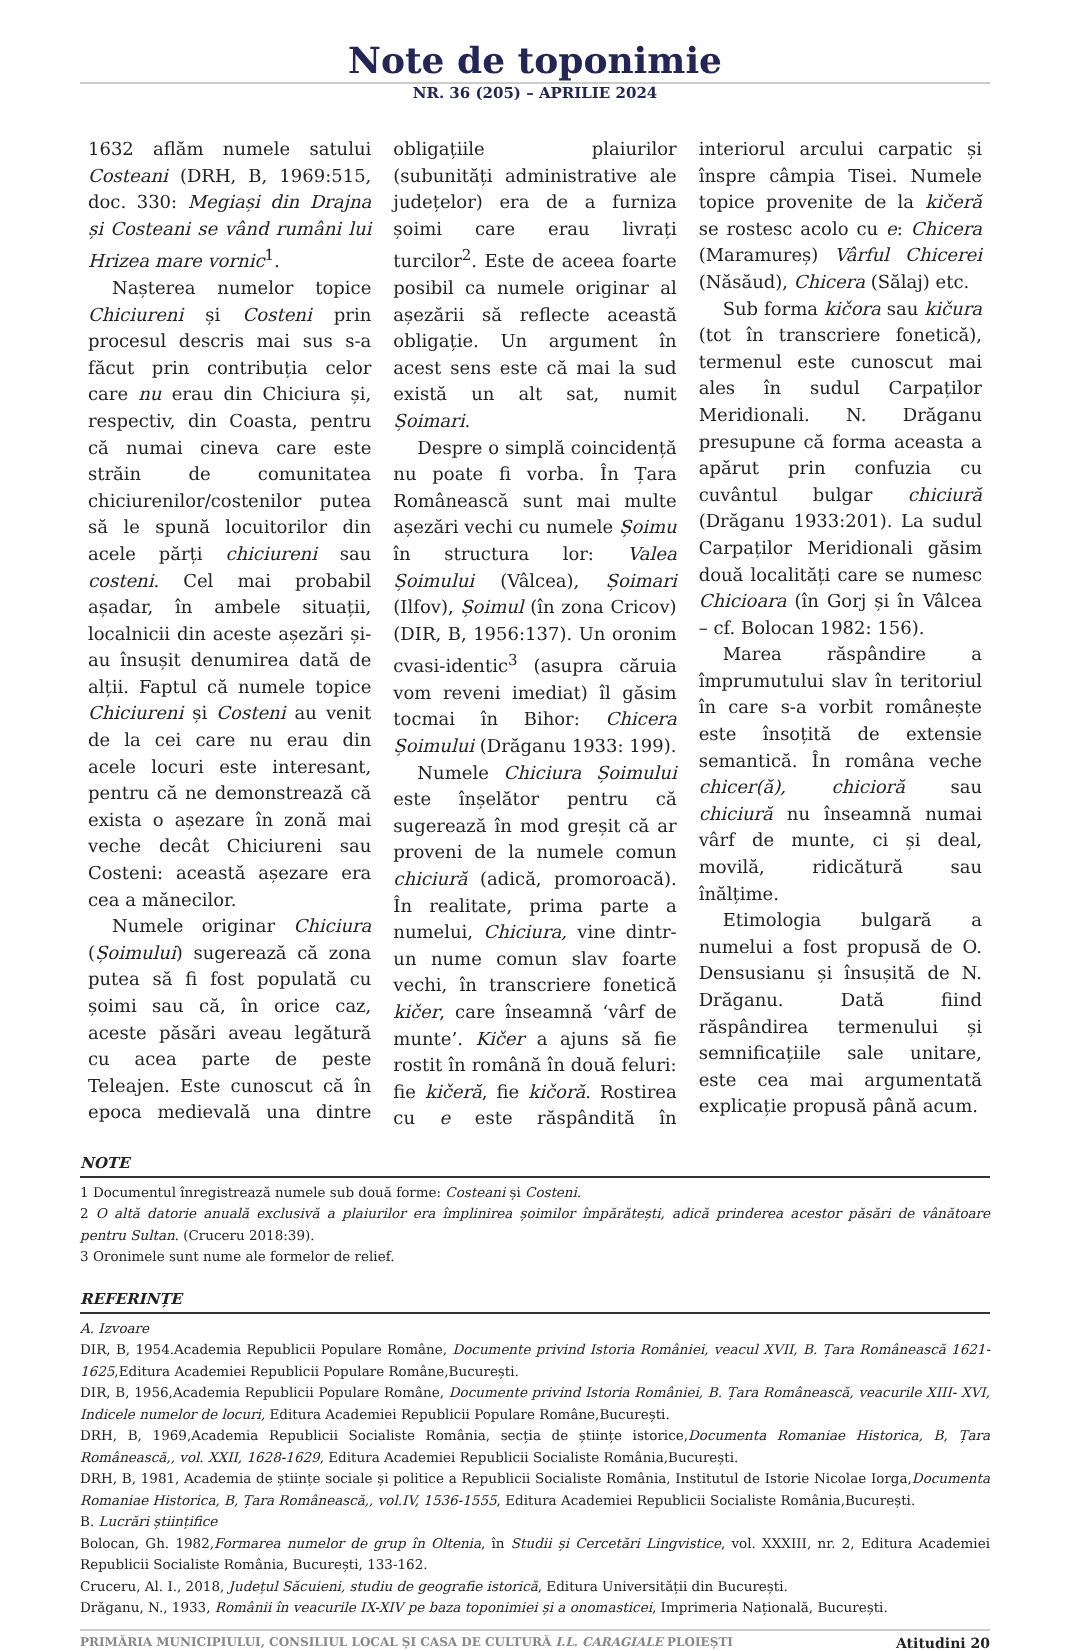Note de toponimie
NR. 36 (205) – APRILIE 2024
1632 aflăm numele satului Costeani (DRH, B, 1969:515, doc. 330: Megiași din Drajna și Costeani se vând rumâni lui Hrizea mare vornic<sup>1</sup>.
Nașterea numelor topice Chiciureni și Costeni prin procesul descris mai sus s-a făcut prin contribuția celor care nu erau din Chiciura și, respectiv, din Coasta, pentru că numai cineva care este străin de comunitatea chiciurenilor/costenilor putea să le spună locuitorilor din acele părți chiciureni sau costeni. Cel mai probabil așadar, în ambele situații, localnicii din aceste așezări și-au însușit denumirea dată de alții. Faptul că numele topice Chiciureni și Costeni au venit de la cei care nu erau din acele locuri este interesant, pentru că ne demonstrează că exista o așezare în zonă mai veche decât Chiciureni sau Costeni: această așezare era cea a mănecilor.
Numele originar Chiciura (Șoimului) sugerează că zona putea să fi fost populată cu șoimi sau că, în orice caz, aceste păsări aveau legătură cu acea parte de peste Teleajen. Este cunoscut că în epoca medievală una dintre obligațiile plaiurilor (subunități administrative ale județelor) era de a furniza șoimi care erau livrați turcilor<sup>2</sup>. Este de aceea foarte posibil ca numele originar al așezării să reflecte această obligație. Un argument în acest sens este că mai la sud există un alt sat, numit Șoimari.
Despre o simplă coincidență nu poate fi vorba. În Țara Românească sunt mai multe așezări vechi cu numele Șoimu în structura lor: Valea Șoimului (Vâlcea), Șoimari (Ilfov), Șoimul (în zona Cricov) (DIR, B, 1956:137). Un oronim cvasi-identic<sup>3</sup> (asupra căruia vom reveni imediat) îl găsim tocmai în Bihor: Chicera Șoimului (Drăganu 1933: 199).
Numele Chiciura Șoimului este înșelător pentru că sugerează în mod greșit că ar proveni de la numele comun chiciură (adică, promoroacă). În realitate, prima parte a numelui, Chiciura, vine dintr-un nume comun slav foarte vechi, în transcriere fonetică kičer, care înseamnă ‘vârf de munte’. Kičer a ajuns să fie rostit în română în două feluri: fie kičeră, fie kičoră. Rostirea cu e este răspândită în interiorul arcului carpatic și înspre câmpia Tisei. Numele topice provenite de la kičeră se rostesc acolo cu e: Chicera (Maramureș) Vârful Chicerei (Năsăud), Chicera (Sălaj) etc.
Sub forma kičora sau kičura (tot în transcriere fonetică), termenul este cunoscut mai ales în sudul Carpaților Meridionali. N. Drăganu presupune că forma aceasta a apărut prin confuzia cu cuvântul bulgar chiciură (Drăganu 1933:201). La sudul Carpaților Meridionali găsim două localități care se numesc Chicioara (în Gorj și în Vâlcea – cf. Bolocan 1982: 156).
Marea răspândire a împrumutului slav în teritoriul în care s-a vorbit românește este însoțită de extensie semantică. În româna veche chicer(ă), chicioră sau chiciură nu înseamnă numai vârf de munte, ci și deal, movilă, ridicătură sau înălțime.
Etimologia bulgară a numelui a fost propusă de O. Densusianu și însușită de N. Drăganu. Dată fiind răspândirea termenului și semnificațiile sale unitare, este cea mai argumentată explicație propusă până acum.
NOTE
1 Documentul înregistrează numele sub două forme: Costeani și Costeni.
2 O altă datorie anuală exclusivă a plaiurilor era împlinirea șoimilor împărătești, adică prinderea acestor păsări de vânătoare pentru Sultan. (Cruceru 2018:39).
3 Oronimele sunt nume ale formelor de relief.
REFERINȚE
A. Izvoare
DIR, B, 1954.Academia Republicii Populare Române, Documente privind Istoria României, veacul XVII, B. Țara Românească 1621-1625,Editura Academiei Republicii Populare Române,București.
DIR, B, 1956,Academia Republicii Populare Române, Documente privind Istoria României, B. Țara Românească, veacurile XIII- XVI, Indicele numelor de locuri, Editura Academiei Republicii Populare Române,București.
DRH, B, 1969,Academia Republicii Socialiste România, secția de științe istorice,Documenta Romaniae Historica, B, Țara Românească,, vol. XXII, 1628-1629, Editura Academiei Republicii Socialiste România,București.
DRH, B, 1981, Academia de științe sociale și politice a Republicii Socialiste România, Institutul de Istorie Nicolae Iorga,Documenta Romaniae Historica, B, Țara Românească,, vol.IV, 1536-1555, Editura Academiei Republicii Socialiste România,București.
B. Lucrări științifice
Bolocan, Gh. 1982,Formarea numelor de grup în Oltenia, în Studii și Cercetări Lingvistice, vol. XXXIII, nr. 2, Editura Academiei Republicii Socialiste România, București, 133-162.
Cruceru, Al. I., 2018, Județul Săcuieni, studiu de geografie istorică, Editura Universității din București.
Drăganu, N., 1933, Românii în veacurile IX-XIV pe baza toponimiei și a onomasticei, Imprimeria Națională, București.
PRIMĂRIA MUNICIPIULUI, CONSILIUL LOCAL ȘI CASA DE CULTURĂ I.L. CARAGIALE PLOIEȘTI Atitudini 20